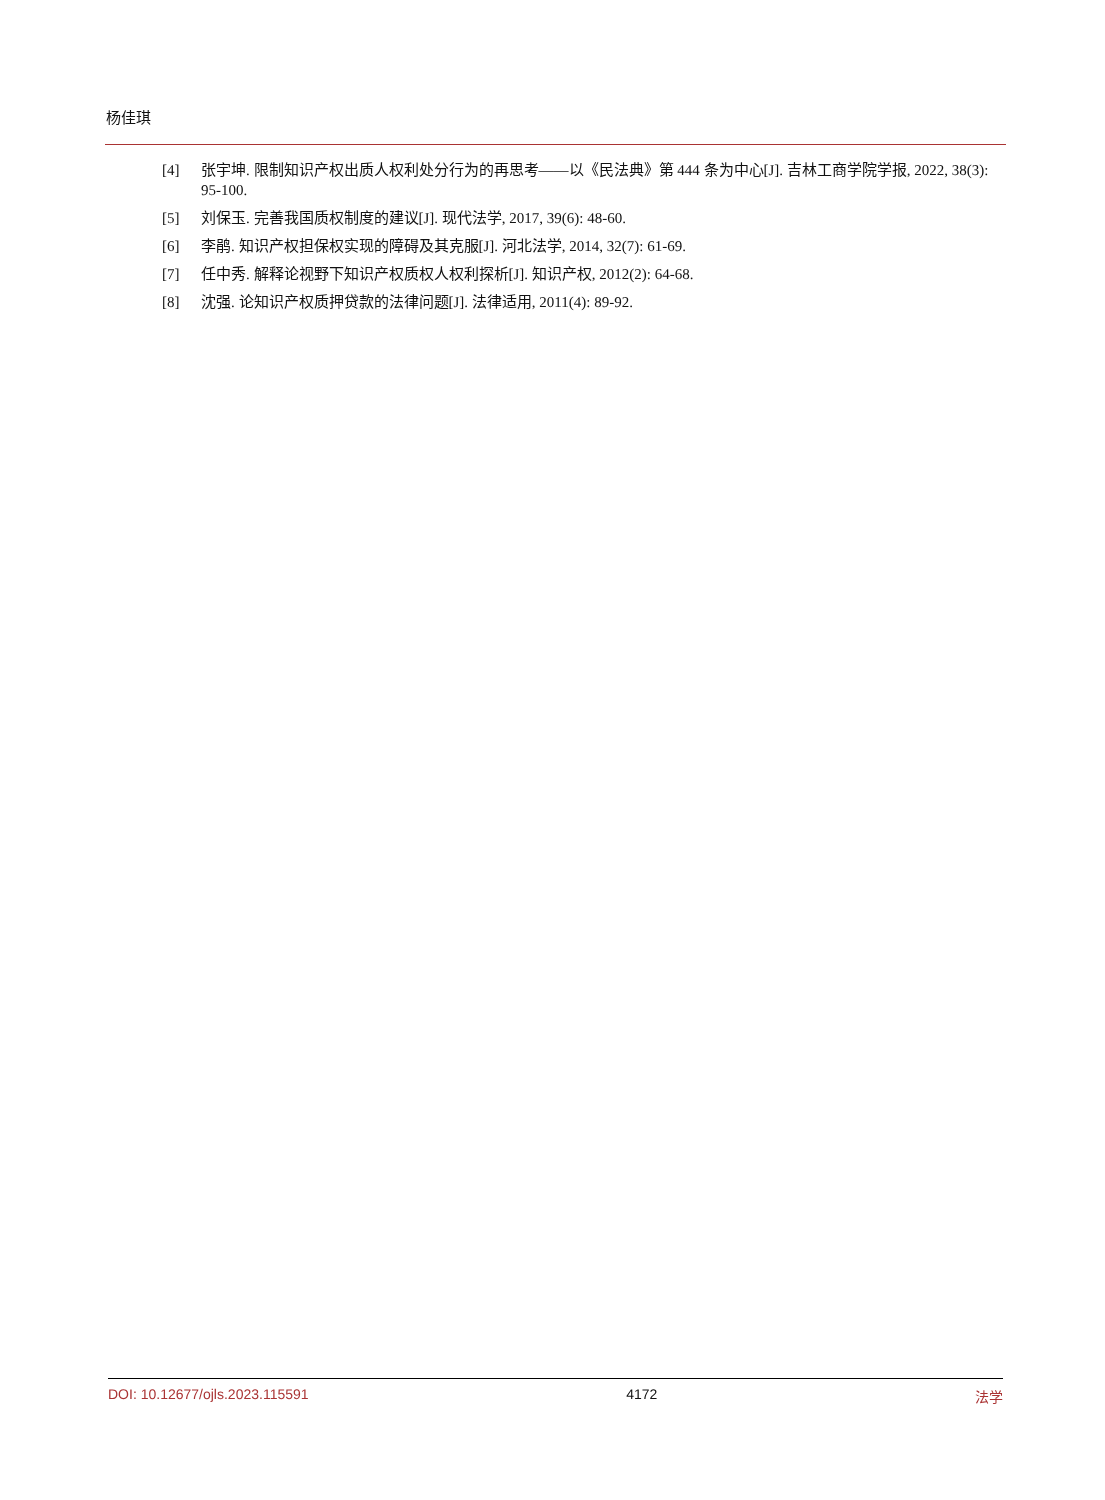杨佳琪
[4] 张宇坤. 限制知识产权出质人权利处分行为的再思考——以《民法典》第 444 条为中心[J]. 吉林工商学院学报, 2022, 38(3): 95-100.
[5] 刘保玉. 完善我国质权制度的建议[J]. 现代法学, 2017, 39(6): 48-60.
[6] 李鹃. 知识产权担保权实现的障碍及其克服[J]. 河北法学, 2014, 32(7): 61-69.
[7] 任中秀. 解释论视野下知识产权质权人权利探析[J]. 知识产权, 2012(2): 64-68.
[8] 沈强. 论知识产权质押贷款的法律问题[J]. 法律适用, 2011(4): 89-92.
DOI: 10.12677/ojls.2023.115591 4172 法学